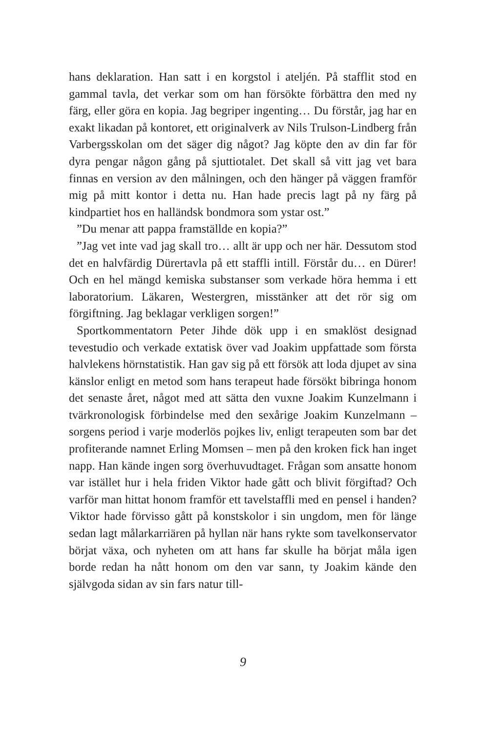hans deklaration. Han satt i en korgstol i ateljén. På stafflit stod en gammal tavla, det verkar som om han försökte förbättra den med ny färg, eller göra en kopia. Jag begriper ingenting… Du förstår, jag har en exakt likadan på kontoret, ett originalverk av Nils Trulson-Lindberg från Varbergsskolan om det säger dig något? Jag köpte den av din far för dyra pengar någon gång på sjuttiotalet. Det skall så vitt jag vet bara finnas en version av den målningen, och den hänger på väggen framför mig på mitt kontor i detta nu. Han hade precis lagt på ny färg på kindpartiet hos en halländsk bondmora som ystar ost.”
”Du menar att pappa framställde en kopia?”
”Jag vet inte vad jag skall tro… allt är upp och ner här. Dessutom stod det en halvfärdig Dürertavla på ett staffli intill. Förstår du… en Dürer! Och en hel mängd kemiska substanser som verkade höra hemma i ett laboratorium. Läkaren, Westergren, misstänker att det rör sig om förgiftning. Jag beklagar verkligen sorgen!”
Sportkommentatorn Peter Jihde dök upp i en smaklöst designad tevestudio och verkade extatisk över vad Joakim uppfattade som första halvlekens hörnstatistik. Han gav sig på ett försök att loda djupet av sina känslor enligt en metod som hans terapeut hade försökt bibringa honom det senaste året, något med att sätta den vuxne Joakim Kunzelmann i tvärkronologisk förbindelse med den sexårige Joakim Kunzelmann – sorgens period i varje moderlös pojkes liv, enligt terapeuten som bar det profiterande namnet Erling Momsen – men på den kroken fick han inget napp. Han kände ingen sorg överhuvudtaget. Frågan som ansatte honom var istället hur i hela friden Viktor hade gått och blivit förgiftad? Och varför man hittat honom framför ett tavelstaffli med en pensel i handen? Viktor hade förvisso gått på konstskolor i sin ungdom, men för länge sedan lagt målarkarriären på hyllan när hans rykte som tavelkonservator börjat växa, och nyheten om att hans far skulle ha börjat måla igen borde redan ha nått honom om den var sann, ty Joakim kände den självgoda sidan av sin fars natur till-
9